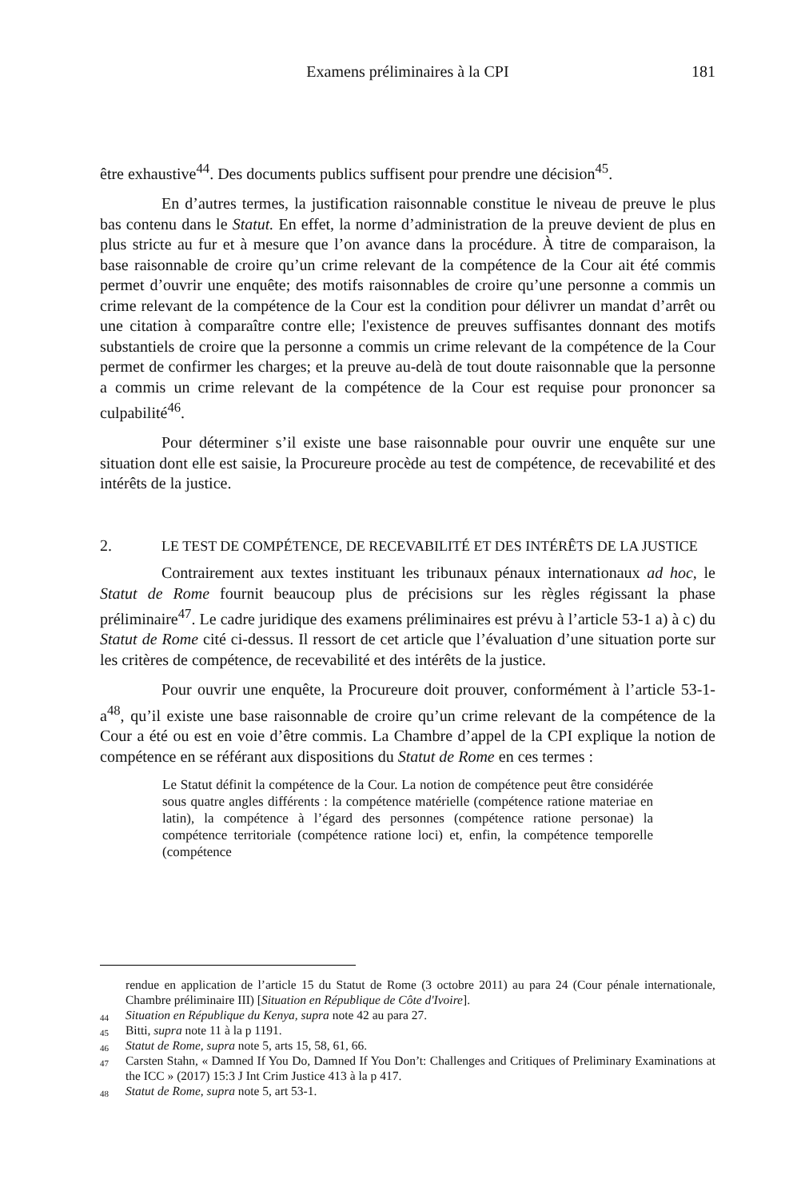Examens préliminaires à la CPI
181
être exhaustive<sup>44</sup>. Des documents publics suffisent pour prendre une décision<sup>45</sup>.
En d’autres termes, la justification raisonnable constitue le niveau de preuve le plus bas contenu dans le Statut. En effet, la norme d’administration de la preuve devient de plus en plus stricte au fur et à mesure que l’on avance dans la procédure. À titre de comparaison, la base raisonnable de croire qu’un crime relevant de la compétence de la Cour ait été commis permet d’ouvrir une enquête; des motifs raisonnables de croire qu’une personne a commis un crime relevant de la compétence de la Cour est la condition pour délivrer un mandat d’arrêt ou une citation à comparaître contre elle; l'existence de preuves suffisantes donnant des motifs substantiels de croire que la personne a commis un crime relevant de la compétence de la Cour permet de confirmer les charges; et la preuve au-delà de tout doute raisonnable que la personne a commis un crime relevant de la compétence de la Cour est requise pour prononcer sa culpabilité<sup>46</sup>.
Pour déterminer s’il existe une base raisonnable pour ouvrir une enquête sur une situation dont elle est saisie, la Procureure procède au test de compétence, de recevabilité et des intérêts de la justice.
2. LE TEST DE COMPÉTENCE, DE RECEVABILITÉ ET DES INTÉRÊTS DE LA JUSTICE
Contrairement aux textes instituant les tribunaux pénaux internationaux ad hoc, le Statut de Rome fournit beaucoup plus de précisions sur les règles régissant la phase préliminaire<sup>47</sup>. Le cadre juridique des examens préliminaires est prévu à l’article 53-1 a) à c) du Statut de Rome cité ci-dessus. Il ressort de cet article que l’évaluation d’une situation porte sur les critères de compétence, de recevabilité et des intérêts de la justice.
Pour ouvrir une enquête, la Procureure doit prouver, conformément à l’article 53-1-a<sup>48</sup>, qu’il existe une base raisonnable de croire qu’un crime relevant de la compétence de la Cour a été ou est en voie d’être commis. La Chambre d’appel de la CPI explique la notion de compétence en se référant aux dispositions du Statut de Rome en ces termes :
Le Statut définit la compétence de la Cour. La notion de compétence peut être considérée sous quatre angles différents : la compétence matérielle (compétence ratione materiae en latin), la compétence à l’égard des personnes (compétence ratione personae) la compétence territoriale (compétence ratione loci) et, enfin, la compétence temporelle (compétence
rendue en application de l’article 15 du Statut de Rome (3 octobre 2011) au para 24 (Cour pénale internationale, Chambre préliminaire III) [Situation en République de Côte d'Ivoire].
<sup>44</sup> Situation en République du Kenya, supra note 42 au para 27.
<sup>45</sup> Bitti, supra note 11 à la p 1191.
<sup>46</sup> Statut de Rome, supra note 5, arts 15, 58, 61, 66.
<sup>47</sup> Carsten Stahn, « Damned If You Do, Damned If You Don’t: Challenges and Critiques of Preliminary Examinations at the ICC » (2017) 15:3 J Int Crim Justice 413 à la p 417.
<sup>48</sup> Statut de Rome, supra note 5, art 53-1.